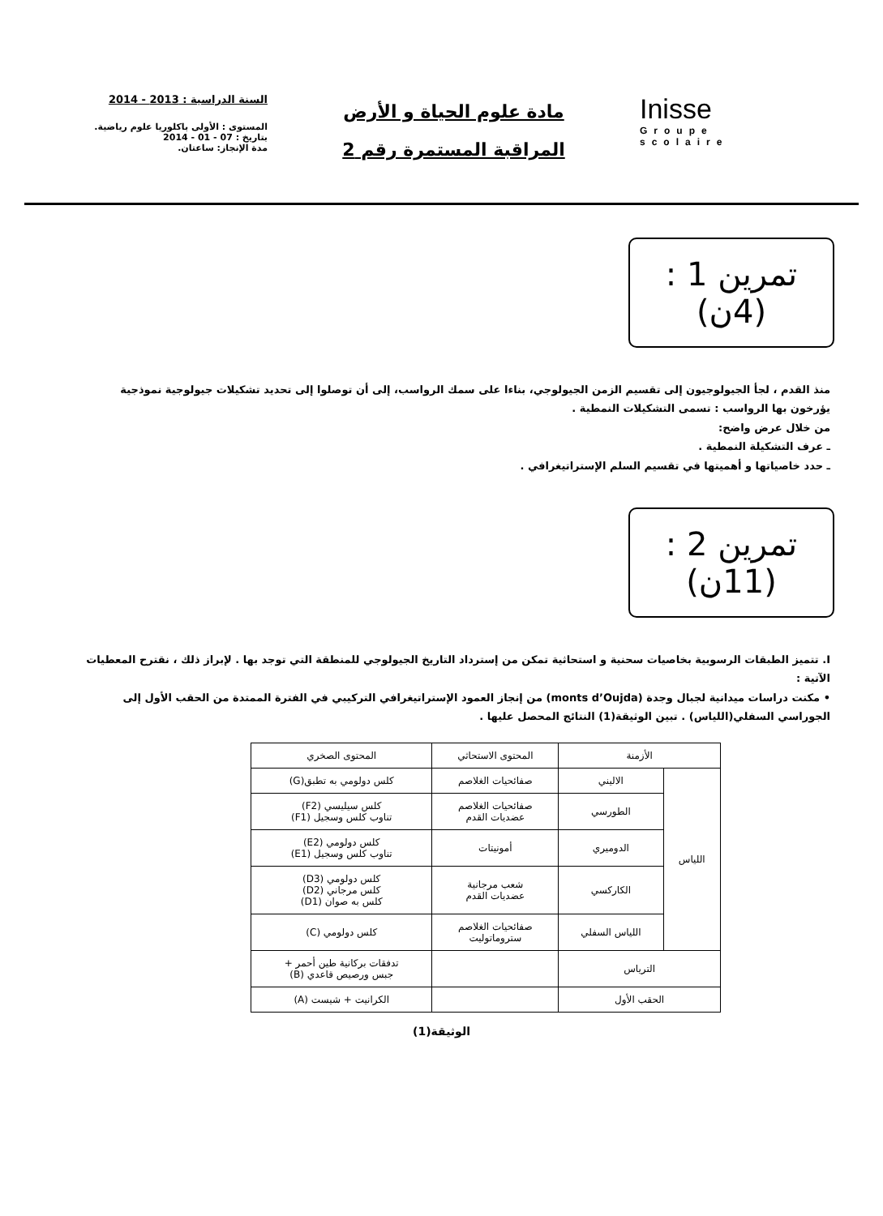Inisse
Groupe scolaire
مادة علوم الحياة و الأرض
المراقبة المستمرة رقم 2
السنة الدراسية : 2013 - 2014
المستوى : الأولى باكلوريا علوم رياضية.
بتاريخ : 07 - 01 - 2014
مدة الإنجاز: ساعتان.
تمرين 1 : (4ن)
منذ القدم ، لجأ الجيولوجيون إلى تقسيم الزمن الجيولوجي، بناءا على سمك الرواسب، إلى أن توصلوا إلى تحديد تشكيلات جيولوجية نموذجية يؤرخون بها الرواسب : تسمى التشكيلات النمطية .
من خلال عرض واضح:
ـ عرف التشكيلة النمطية .
ـ حدد خاصياتها و أهميتها في تقسيم السلم الإستراتيغرافي .
تمرين 2 : (11ن)
I. تتميز الطبقات الرسوبية بخاصيات سحنية و استحاثية تمكن من إسترداد التاريخ الجيولوجي للمنطقة التي توجد بها . لإبراز ذلك ، نقترح المعطيات الآتية :
• مكنت دراسات ميدانية لجبال وجدة (monts d’Oujda) من إنجاز العمود الإستراتيغرافي التركيبي في الفترة الممتدة من الحقب الأول إلى الجوراسي السفلي(اللياس) . تبين الوثيقة(1) النتائج المحصل عليها .
| الأزمنة | | المحتوى الاستحاثي | المحتوى الصخري |
| --- | --- | --- | --- |
| اللياس | الاليني | صفائحيات الغلاصم | كلس دولومي به تطبق(G) |
| | الطورسي | صفائحيات الغلاصم عضديات القدم | كلس سيليسي (F2) تناوب كلس وسجيل (F1) |
| | الدوميري | أمونيتات | كلس دولومي (E2) تناوب كلس وسجيل (E1) |
| | الكاركسي | شعب مرجانية عضديات القدم | كلس دولومي (D3) كلس مرجاني (D2) كلس به صوان (D1) |
| | اللياس السفلي | صفائحيات الغلاصم ستروماتوليت | كلس دولومي (C) |
| الترياس | | | تدفقات بركانية طين أحمر + جبس ورصيص قاعدي (B) |
| الحقب الأول | | | الكرانيت + شيست (A) |
الوثيقة(1)